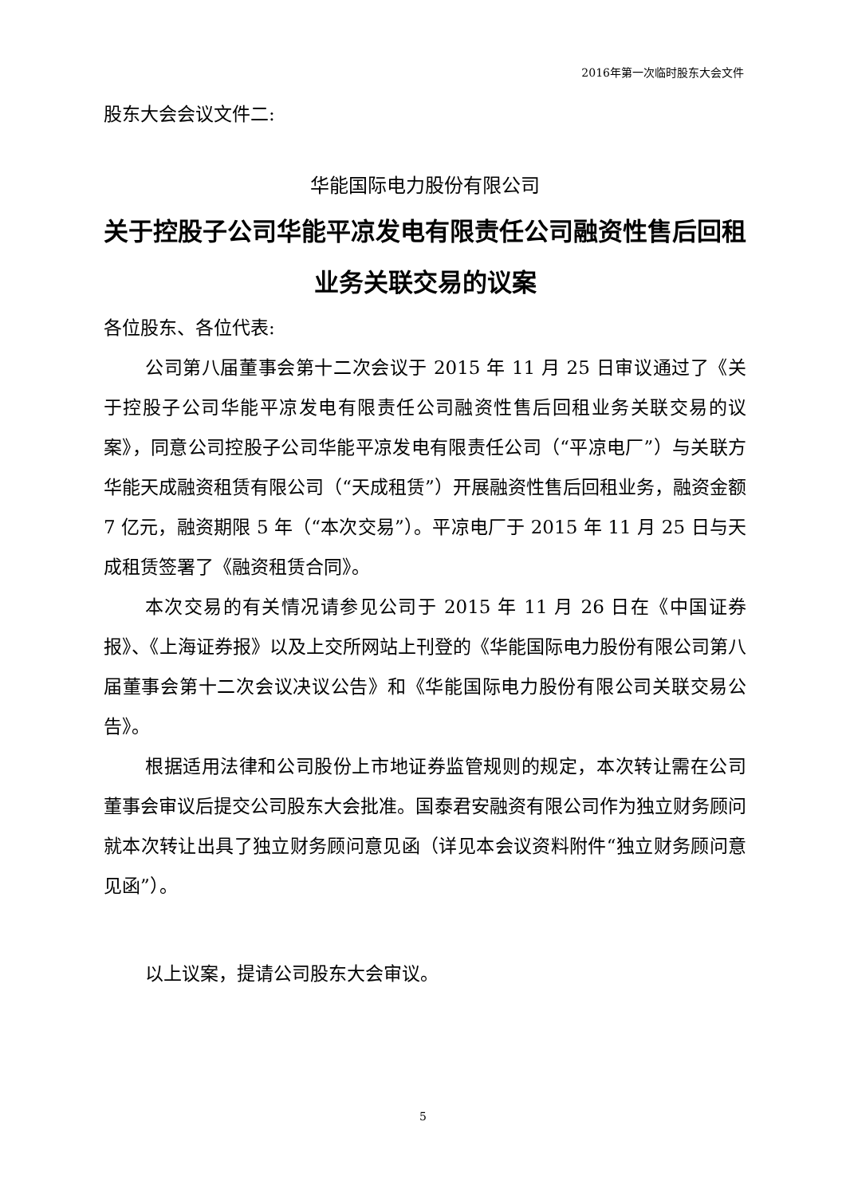2016年第一次临时股东大会文件
股东大会会议文件二:
华能国际电力股份有限公司
关于控股子公司华能平凉发电有限责任公司融资性售后回租业务关联交易的议案
各位股东、各位代表:
公司第八届董事会第十二次会议于 2015 年 11 月 25 日审议通过了《关于控股子公司华能平凉发电有限责任公司融资性售后回租业务关联交易的议案》，同意公司控股子公司华能平凉发电有限责任公司（“平凉电厂”）与关联方华能天成融资租赁有限公司（“天成租赁”）开展融资性售后回租业务，融资金额 7 亿元，融资期限 5 年（“本次交易”）。平凉电厂于 2015 年 11 月 25 日与天成租赁签署了《融资租赁合同》。
本次交易的有关情况请参见公司于 2015 年 11 月 26 日在《中国证券报》、《上海证券报》以及上交所网站上刊登的《华能国际电力股份有限公司第八届董事会第十二次会议决议公告》和《华能国际电力股份有限公司关联交易公告》。
根据适用法律和公司股份上市地证券监管规则的规定，本次转让需在公司董事会审议后提交公司股东大会批准。国泰君安融资有限公司作为独立财务顾问就本次转让出具了独立财务顾问意见函（详见本会议资料附件“独立财务顾问意见函”）。
以上议案，提请公司股东大会审议。
5